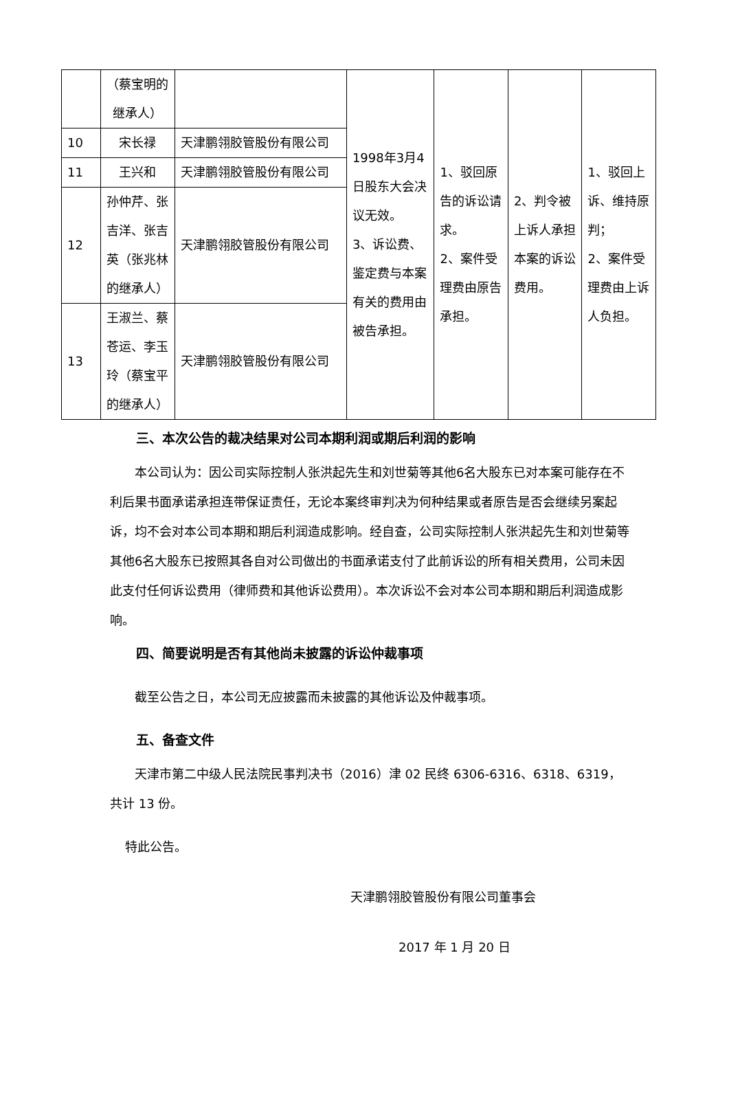| | （蔡宝明的继承人） | | 1998年3月4日股东大会决议无效。 3、诉讼费、鉴定费与本案有关的费用由被告承担。 | 1、驳回原告的诉讼请求。 2、案件受理费由原告承担。 | 2、判令被上诉人承担本案的诉讼费用。 | 1、驳回上诉、维持原判； 2、案件受理费由上诉人负担。 |
| 10 | 宋长禄 | 天津鹏翎胶管股份有限公司 | | | | |
| 11 | 王兴和 | 天津鹏翎胶管股份有限公司 | | | | |
| 12 | 孙仲芹、张吉洋、张吉英（张兆林的继承人） | 天津鹏翎胶管股份有限公司 | | | | |
| 13 | 王淑兰、蔡苍运、李玉玲（蔡宝平的继承人） | 天津鹏翎胶管股份有限公司 | | | | |
三、本次公告的裁决结果对公司本期利润或期后利润的影响
本公司认为：因公司实际控制人张洪起先生和刘世菊等其他6名大股东已对本案可能存在不利后果书面承诺承担连带保证责任，无论本案终审判决为何种结果或者原告是否会继续另案起诉，均不会对本公司本期和期后利润造成影响。经自查，公司实际控制人张洪起先生和刘世菊等其他6名大股东已按照其各自对公司做出的书面承诺支付了此前诉讼的所有相关费用，公司未因此支付任何诉讼费用（律师费和其他诉讼费用）。本次诉讼不会对本公司本期和期后利润造成影响。
四、简要说明是否有其他尚未披露的诉讼仲裁事项
截至公告之日，本公司无应披露而未披露的其他诉讼及仲裁事项。
五、备查文件
天津市第二中级人民法院民事判决书（2016）津 02 民终 6306-6316、6318、6319，共计 13 份。
特此公告。
天津鹏翎胶管股份有限公司董事会
2017 年 1 月 20 日